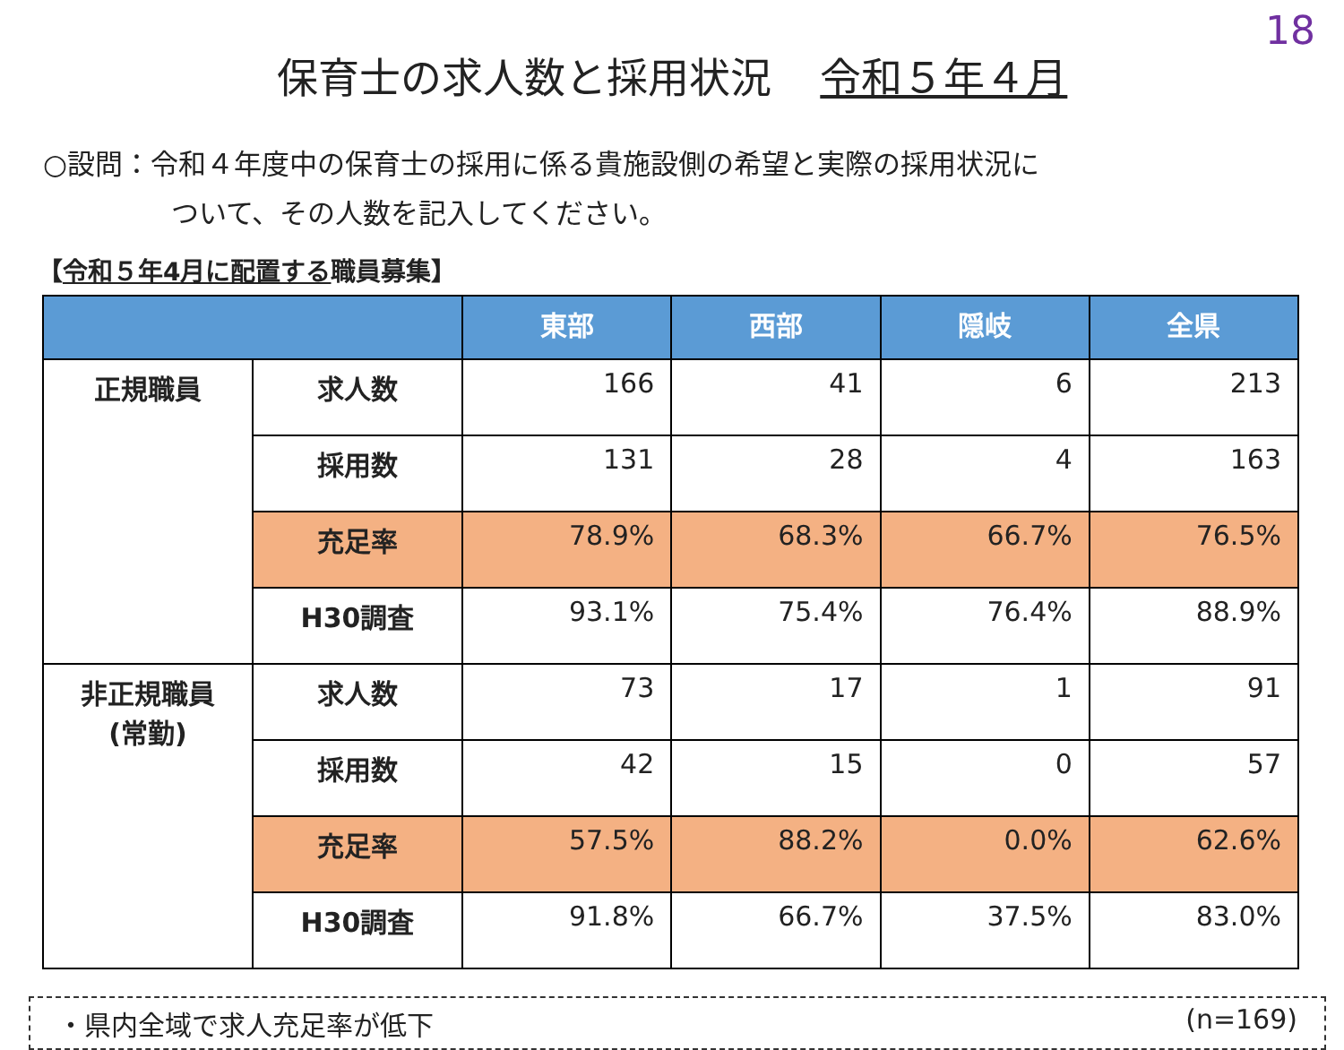18
保育士の求人数と採用状況 令和５年４月
○設問：令和４年度中の保育士の採用に係る貴施設側の希望と実際の採用状況に
ついて、その人数を記入してください。
【令和５年4月に配置する職員募集】
| | | 東部 | 西部 | 隠岐 | 全県 |
| --- | --- | --- | --- | --- | --- |
| 正規職員 | 求人数 | 166 | 41 | 6 | 213 |
| | 採用数 | 131 | 28 | 4 | 163 |
| | 充足率 | 78.9% | 68.3% | 66.7% | 76.5% |
| | H30調査 | 93.1% | 75.4% | 76.4% | 88.9% |
| 非正規職員 (常勤) | 求人数 | 73 | 17 | 1 | 91 |
| | 採用数 | 42 | 15 | 0 | 57 |
| | 充足率 | 57.5% | 88.2% | 0.0% | 62.6% |
| | H30調査 | 91.8% | 66.7% | 37.5% | 83.0% |
・県内全域で求人充足率が低下 (n=169)